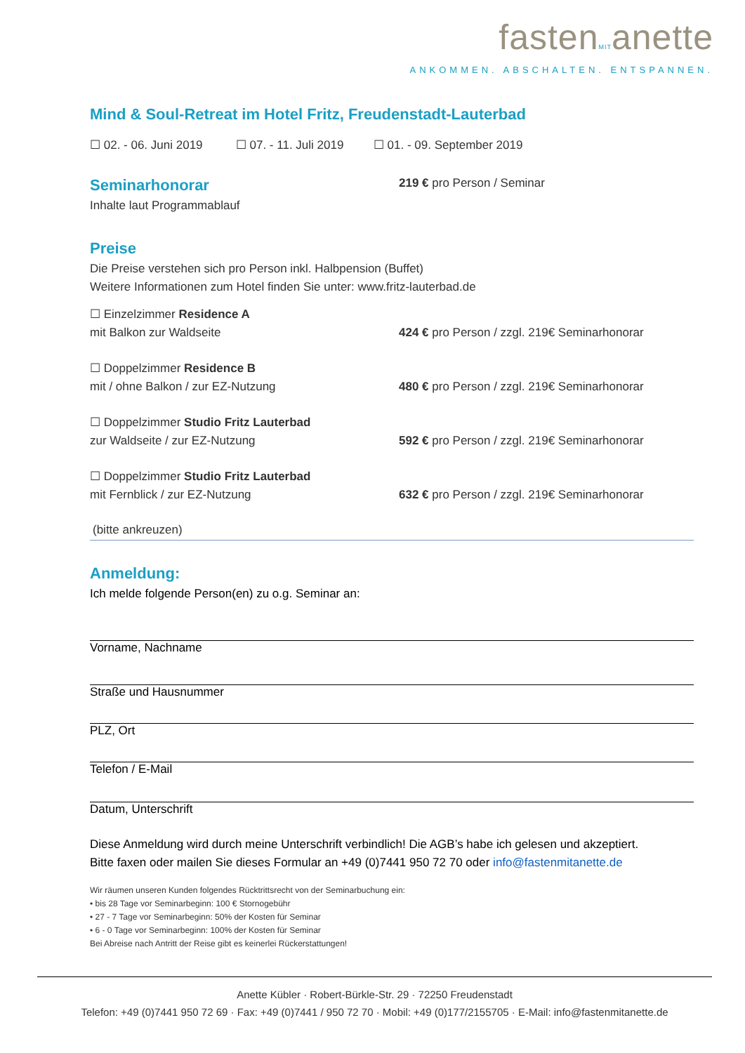fastenMITanette
ANKOMMEN. ABSCHALTEN. ENTSPANNEN.
Mind & Soul-Retreat im Hotel Fritz, Freudenstadt-Lauterbad
☐ 02. - 06. Juni 2019 ☐ 07. - 11. Juli 2019 ☐ 01. - 09. September 2019
Seminarhonorar
219 € pro Person / Seminar
Inhalte laut Programmablauf
Preise
Die Preise verstehen sich pro Person inkl. Halbpension (Buffet)
Weitere Informationen zum Hotel finden Sie unter: www.fritz-lauterbad.de
☐ Einzelzimmer Residence A
mit Balkon zur Waldseite 424 € pro Person / zzgl. 219€ Seminarhonorar
☐ Doppelzimmer Residence B
mit / ohne Balkon / zur EZ-Nutzung 480 € pro Person / zzgl. 219€ Seminarhonorar
☐ Doppelzimmer Studio Fritz Lauterbad
zur Waldseite / zur EZ-Nutzung 592 € pro Person / zzgl. 219€ Seminarhonorar
☐ Doppelzimmer Studio Fritz Lauterbad
mit Fernblick / zur EZ-Nutzung 632 € pro Person / zzgl. 219€ Seminarhonorar
(bitte ankreuzen)
Anmeldung:
Ich melde folgende Person(en) zu o.g. Seminar an:
Vorname, Nachname
Straße und Hausnummer
PLZ, Ort
Telefon / E-Mail
Datum, Unterschrift
Diese Anmeldung wird durch meine Unterschrift verbindlich! Die AGB’s habe ich gelesen und akzeptiert.
Bitte faxen oder mailen Sie dieses Formular an +49 (0)7441 950 72 70 oder info@fastenmitanette.de
Wir räumen unseren Kunden folgendes Rücktrittsrecht von der Seminarbuchung ein:
• bis 28 Tage vor Seminarbeginn: 100 € Stornogebühr
• 27 - 7 Tage vor Seminarbeginn: 50% der Kosten für Seminar
• 6 - 0 Tage vor Seminarbeginn: 100% der Kosten für Seminar
Bei Abreise nach Antritt der Reise gibt es keinerlei Rückerstattungen!
Anette Kübler · Robert-Bürkle-Str. 29 · 72250 Freudenstadt
Telefon: +49 (0)7441 950 72 69 · Fax: +49 (0)7441 / 950 72 70 · Mobil: +49 (0)177/2155705 · E-Mail: info@fastenmitanette.de